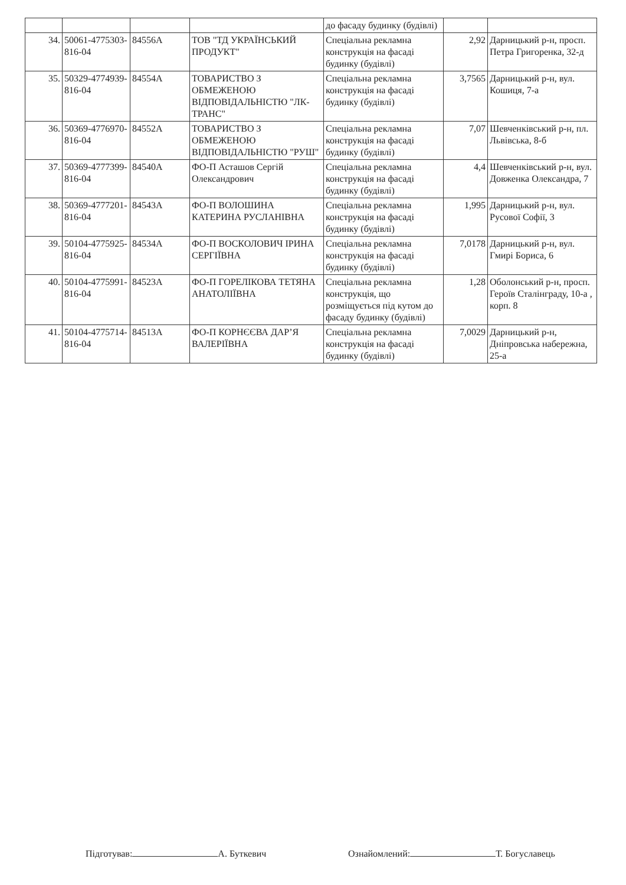| | | | | до фасаду будинку (будівлі) | | |
| 34. | 50061-4775303-816-04 | 84556А | ТОВ "ТД УКРАЇНСЬКИЙ ПРОДУКТ" | Спеціальна рекламна конструкція на фасаді будинку (будівлі) | 2,92 | Дарницький р-н, просп. Петра Григоренка, 32-д |
| 35. | 50329-4774939-816-04 | 84554А | ТОВАРИСТВО З ОБМЕЖЕНОЮ ВІДПОВІДАЛЬНІСТЮ "ЛК-ТРАНС" | Спеціальна рекламна конструкція на фасаді будинку (будівлі) | 3,7565 | Дарницький р-н, вул. Кошиця, 7-а |
| 36. | 50369-4776970-816-04 | 84552А | ТОВАРИСТВО З ОБМЕЖЕНОЮ ВІДПОВІДАЛЬНІСТЮ "РУШ" | Спеціальна рекламна конструкція на фасаді будинку (будівлі) | 7,07 | Шевченківський р-н, пл. Львівська, 8-б |
| 37. | 50369-4777399-816-04 | 84540А | ФО-П Асташов Сергій Олександрович | Спеціальна рекламна конструкція на фасаді будинку (будівлі) | 4,4 | Шевченківський р-н, вул. Довженка Олександра, 7 |
| 38. | 50369-4777201-816-04 | 84543А | ФО-П ВОЛОШИНА КАТЕРИНА РУСЛАНІВНА | Спеціальна рекламна конструкція на фасаді будинку (будівлі) | 1,995 | Дарницький р-н, вул. Русової Софії, 3 |
| 39. | 50104-4775925-816-04 | 84534А | ФО-П ВОСКОЛОВИЧ ІРИНА СЕРГІЇВНА | Спеціальна рекламна конструкція на фасаді будинку (будівлі) | 7,0178 | Дарницький р-н, вул. Гмирі Бориса, 6 |
| 40. | 50104-4775991-816-04 | 84523А | ФО-П ГОРЕЛІКОВА ТЕТЯНА АНАТОЛІЇВНА | Спеціальна рекламна конструкція, що розміщується під кутом до фасаду будинку (будівлі) | 1,28 | Оболонський р-н, просп. Героїв Сталінграду, 10-а , корп. 8 |
| 41. | 50104-4775714-816-04 | 84513А | ФО-П КОРНЄЄВА ДАР’Я ВАЛЕРІЇВНА | Спеціальна рекламна конструкція на фасаді будинку (будівлі) | 7,0029 | Дарницький р-н, Дніпровська набережна, 25-а |
Підготував: А. Буткевич Ознайомлений: Т. Богуславець